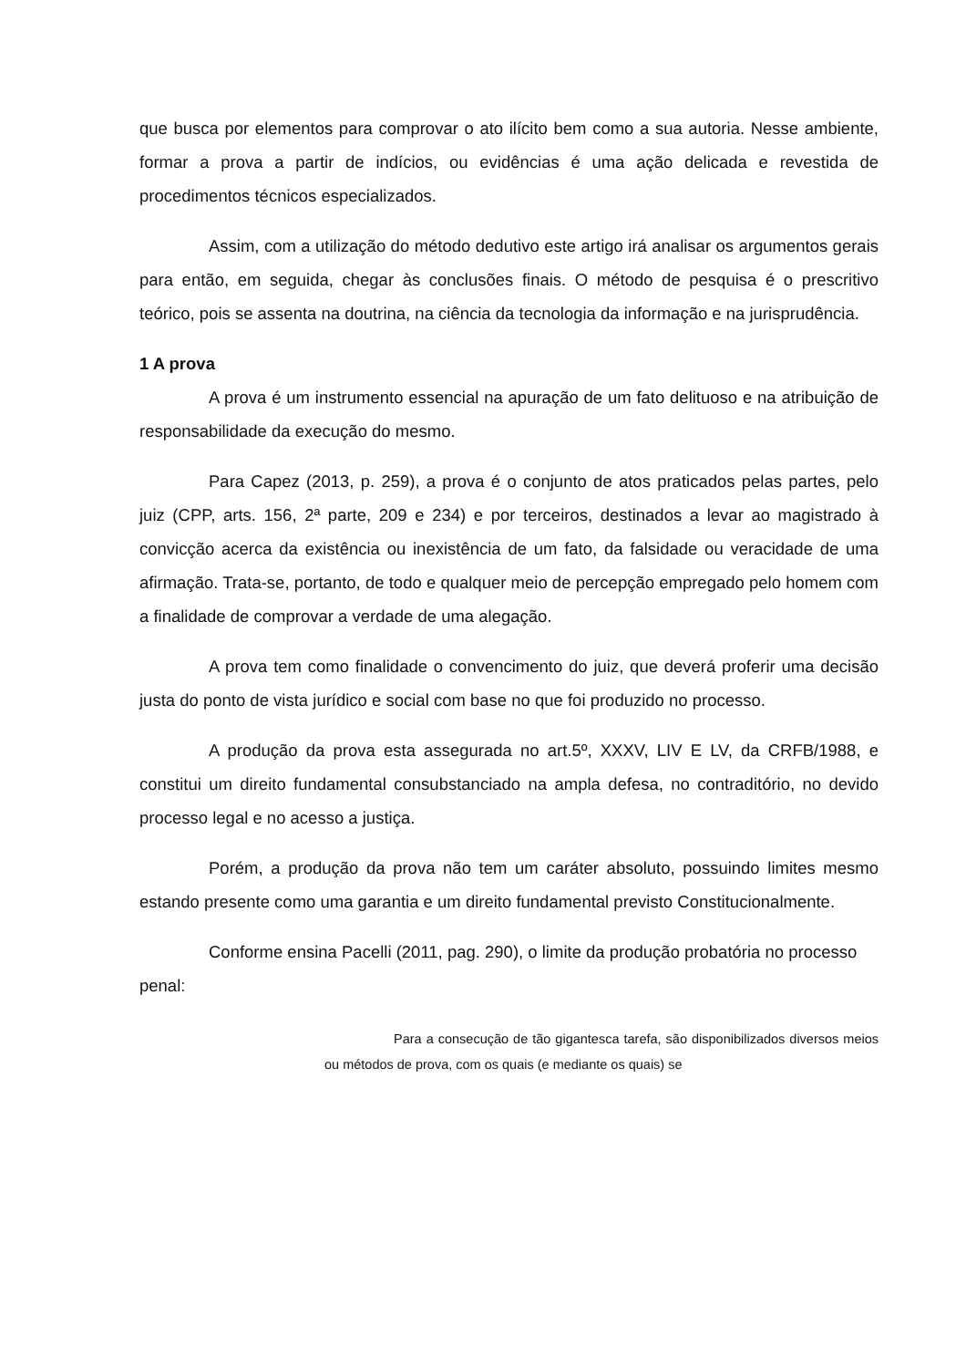que busca por elementos para comprovar o ato ilícito bem como a sua autoria. Nesse ambiente, formar a prova a partir de indícios, ou evidências é uma ação delicada e revestida de procedimentos técnicos especializados.
Assim, com a utilização do método dedutivo este artigo irá analisar os argumentos gerais para então, em seguida, chegar às conclusões finais. O método de pesquisa é o prescritivo teórico, pois se assenta na doutrina, na ciência da tecnologia da informação e na jurisprudência.
1 A prova
A prova é um instrumento essencial na apuração de um fato delituoso e na atribuição de responsabilidade da execução do mesmo.
Para Capez (2013, p. 259), a prova é o conjunto de atos praticados pelas partes, pelo juiz (CPP, arts. 156, 2ª parte, 209 e 234) e por terceiros, destinados a levar ao magistrado à convicção acerca da existência ou inexistência de um fato, da falsidade ou veracidade de uma afirmação. Trata-se, portanto, de todo e qualquer meio de percepção empregado pelo homem com a finalidade de comprovar a verdade de uma alegação.
A prova tem como finalidade o convencimento do juiz, que deverá proferir uma decisão justa do ponto de vista jurídico e social com base no que foi produzido no processo.
A produção da prova esta assegurada no art.5º, XXXV, LIV E LV, da CRFB/1988, e constitui um direito fundamental consubstanciado na ampla defesa, no contraditório, no devido processo legal e no acesso a justiça.
Porém, a produção da prova não tem um caráter absoluto, possuindo limites mesmo estando presente como uma garantia e um direito fundamental previsto Constitucionalmente.
Conforme ensina Pacelli (2011, pag. 290), o limite da produção probatória no processo penal:
Para a consecução de tão gigantesca tarefa, são disponibilizados diversos meios ou métodos de prova, com os quais (e mediante os quais) se